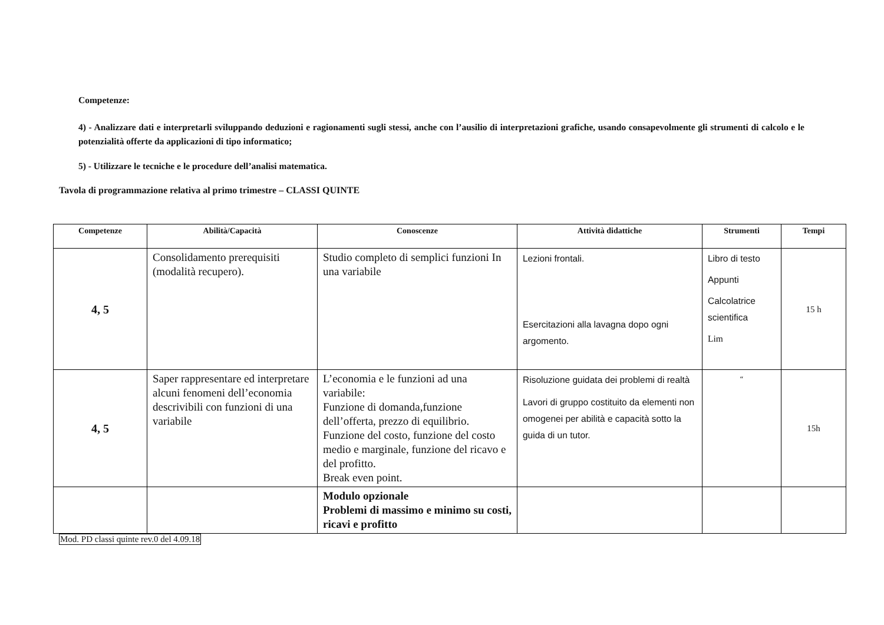Competenze:
4) - Analizzare dati e interpretarli sviluppando deduzioni e ragionamenti sugli stessi, anche con l’ausilio di interpretazioni grafiche, usando consapevolmente gli strumenti di calcolo e le potenzialità offerte da applicazioni di tipo informatico;
5) - Utilizzare le tecniche e le procedure dell’analisi matematica.
Tavola di programmazione relativa al primo trimestre – CLASSI QUINTE
| Competenze | Abilità/Capacità | Conoscenze | Attività didattiche | Strumenti | Tempi |
| --- | --- | --- | --- | --- | --- |
| 4, 5 | Consolidamento prerequisiti (modalità recupero). | Studio completo di semplici funzioni In una variabile | Lezioni frontali. Esercitazioni alla lavagna dopo ogni argomento. | Libro di testo Appunti Calcolatrice scientifica Lim | 15 h |
| 4, 5 | Saper rappresentare ed interpretare alcuni fenomeni dell’economia descrivibili con funzioni di una variabile | L’economia e le funzioni ad una variabile: Funzione di domanda,funzione dell’offerta, prezzo di equilibrio. Funzione del costo, funzione del costo medio e marginale, funzione del ricavo e del profitto. Break even point. | Risoluzione guidata dei problemi di realtà Lavori di gruppo costituito da elementi non omogenei per abilità e capacità sotto la guida di un tutor. | “ | 15h |
| | | Modulo opzionale Problemi di massimo e minimo su costi, ricavi e profitto | | | |
Mod. PD classi quinte rev.0 del 4.09.18